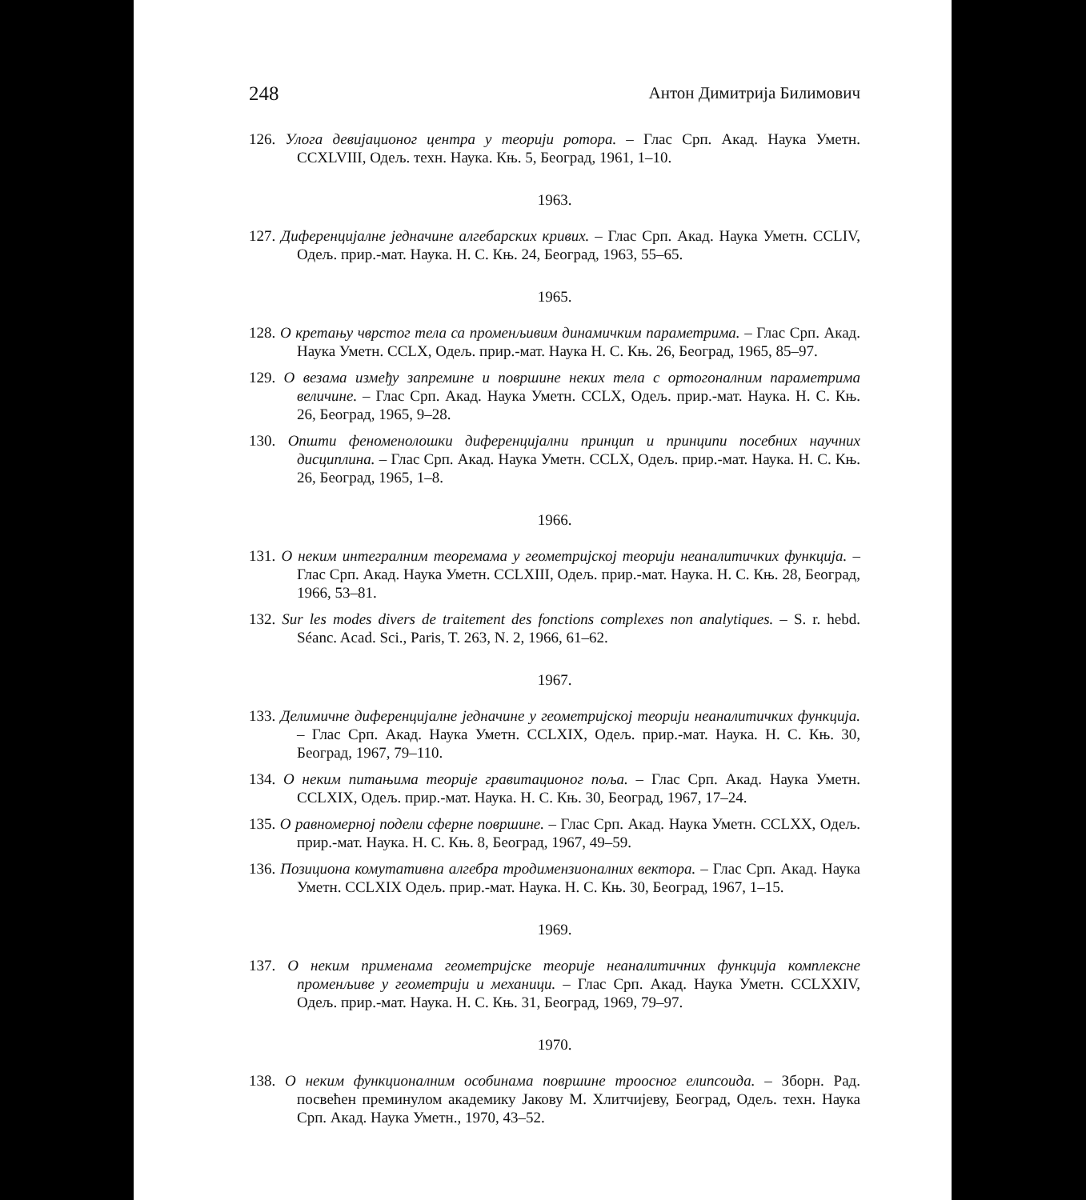248 Антон Димитрија Билимович
126. Улога девијационог центра у теорији ротора. – Глас Срп. Акад. Наука Уметн. CCXLVIII, Одељ. техн. Наука. Књ. 5, Београд, 1961, 1–10.
1963.
127. Диференцијалне једначине алгебарских кривих. – Глас Срп. Акад. Наука Уметн. CCLIV, Одељ. прир.-мат. Наука. Н. С. Књ. 24, Београд, 1963, 55–65.
1965.
128. О кретању чврстог тела са променљивим динамичким параметрима. – Глас Срп. Акад. Наука Уметн. CCLX, Одељ. прир.-мат. Наука Н. С. Књ. 26, Београд, 1965, 85–97.
129. О везама између запремине и површине неких тела с ортогоналним параметрима величине. – Глас Срп. Акад. Наука Уметн. CCLX, Одељ. прир.-мат. Наука. Н. С. Књ. 26, Београд, 1965, 9–28.
130. Општи феноменолошки диференцијални принцип и принципи посебних научних дисциплина. – Глас Срп. Акад. Наука Уметн. CCLX, Одељ. прир.-мат. Наука. Н. С. Књ. 26, Београд, 1965, 1–8.
1966.
131. О неким интегралним теоремама у геометријској теорији неаналитичких функција. – Глас Срп. Акад. Наука Уметн. CCLXIII, Одељ. прир.-мат. Наука. Н. С. Књ. 28, Београд, 1966, 53–81.
132. Sur les modes divers de traitement des fonctions complexes non analytiques. – S. r. hebd. Séanc. Acad. Sci., Paris, T. 263, N. 2, 1966, 61–62.
1967.
133. Делимичне диференцијалне једначине у геометријској теорији неаналитичких функција. – Глас Срп. Акад. Наука Уметн. CCLXIX, Одељ. прир.-мат. Наука. Н. С. Књ. 30, Београд, 1967, 79–110.
134. О неким питањима теорије гравитационог поља. – Глас Срп. Акад. Наука Уметн. CCLXIX, Одељ. прир.-мат. Наука. Н. С. Књ. 30, Београд, 1967, 17–24.
135. О равномерној подели сферне површине. – Глас Срп. Акад. Наука Уметн. CCLXX, Одељ. прир.-мат. Наука. Н. С. Књ. 8, Београд, 1967, 49–59.
136. Позициона комутативна алгебра тродимензионалних вектора. – Глас Срп. Акад. Наука Уметн. CCLXIX Одељ. прир.-мат. Наука. Н. С. Књ. 30, Београд, 1967, 1–15.
1969.
137. О неким применама геометријске теорије неаналитичних функција комплексне променљиве у геометрији и механици. – Глас Срп. Акад. Наука Уметн. CCLXXIV, Одељ. прир.-мат. Наука. Н. С. Књ. 31, Београд, 1969, 79–97.
1970.
138. О неким функционалним особинама површине троосног елипсоида. – Зборн. Рад. посвећен преминулом академику Јакову М. Хлитчијеву, Београд, Одељ. техн. Наука Срп. Акад. Наука Уметн., 1970, 43–52.